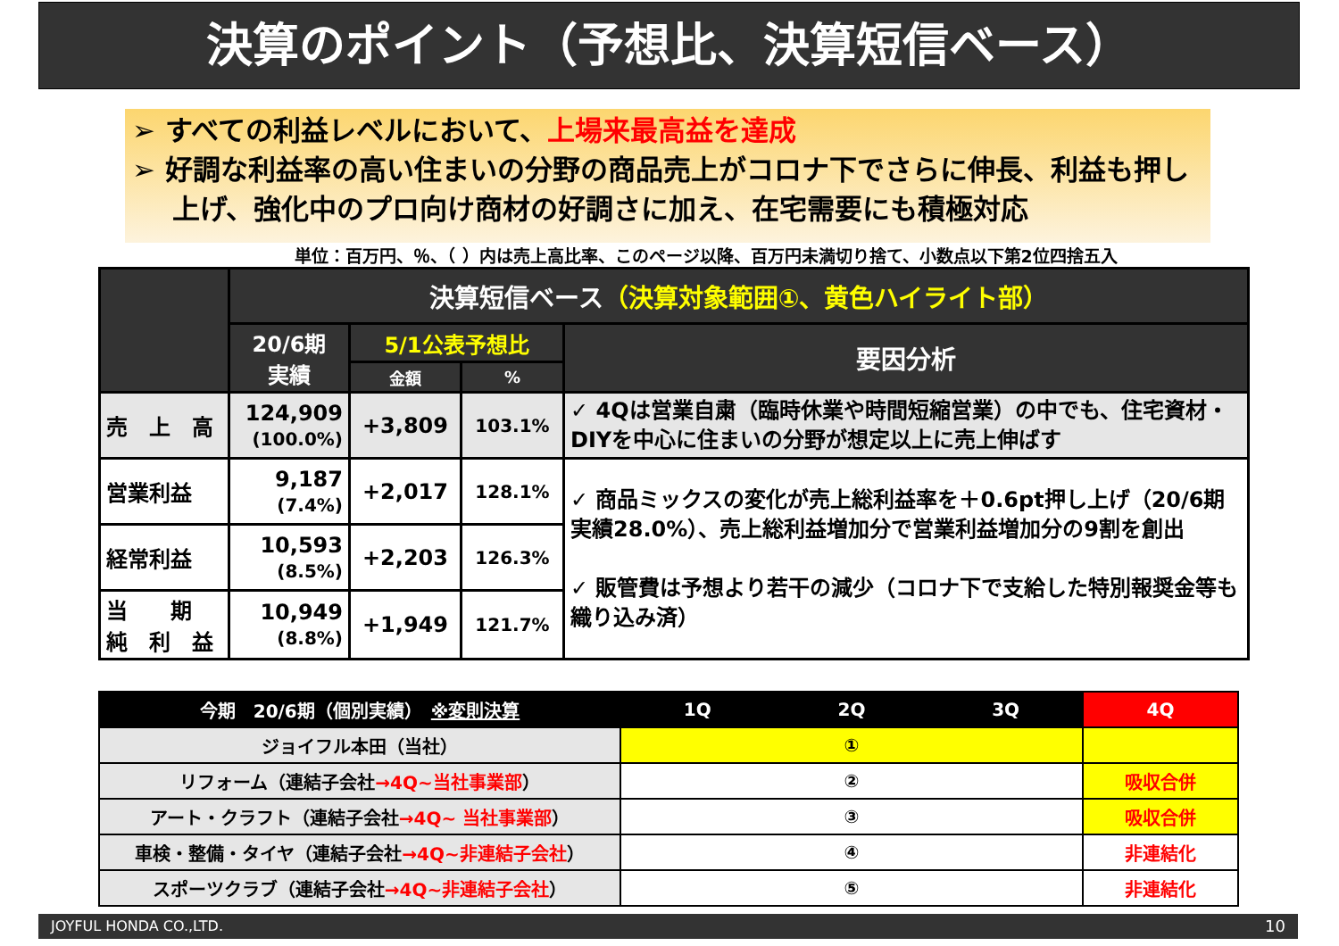決算のポイント（予想比、決算短信ベース）
➢ すべての利益レベルにおいて、上場来最高益を達成
➢ 好調な利益率の高い住まいの分野の商品売上がコロナ下でさらに伸長、利益も押し上げ、強化中のプロ向け商材の好調さに加え、在宅需要にも積極対応
単位：百万円、％、（ ）内は売上高比率、このページ以降、百万円未満切り捨て、小数点以下第2位四捨五入
| | 決算短信ベース （決算対象範囲①、黄色ハイライト部） | | | |
| --- | --- | --- | --- | --- |
| | 20/6期 実績 | 5/1公表予想比 | | 要因分析 |
| | | 金額 | % | |
| 売 上 高 | 124,909 (100.0%) | +3,809 | 103.1% | ✓ 4Qは営業自粛（臨時休業や時間短縮営業）の中でも、住宅資材・DIYを中心に住まいの分野が想定以上に売上伸ばす |
| 営業利益 | 9,187 (7.4%) | +2,017 | 128.1% | ✓ 商品ミックスの変化が売上総利益率を＋0.6pt押し上げ（20/6期実績28.0%）、売上総利益増加分で営業利益増加分の9割を創出 ✓ 販管費は予想より若干の減少（コロナ下で支給した特別報奨金等も織り込み済） |
| 経常利益 | 10,593 (8.5%) | +2,203 | 126.3% | |
| 当 期 純 利 益 | 10,949 (8.8%) | +1,949 | 121.7% | |
| 今期 20/6期（個別実績） ※変則決算 | 1Q | 2Q | 3Q | 4Q |
| ジョイフル本田（当社） | ① | | | |
| リフォーム（連結子会社 →4Q~当社事業部 ） | ② | | | 吸収合併 |
| アート・クラフト（連結子会社 →4Q~ 当社事業部 ） | ③ | | | 吸収合併 |
| 車検・整備・タイヤ（連結子会社 →4Q~非連結子会社 ） | ④ | | | 非連結化 |
| スポーツクラブ（連結子会社 →4Q~非連結子会社 ） | ⑤ | | | 非連結化 |
JOYFUL HONDA CO.,LTD. 10